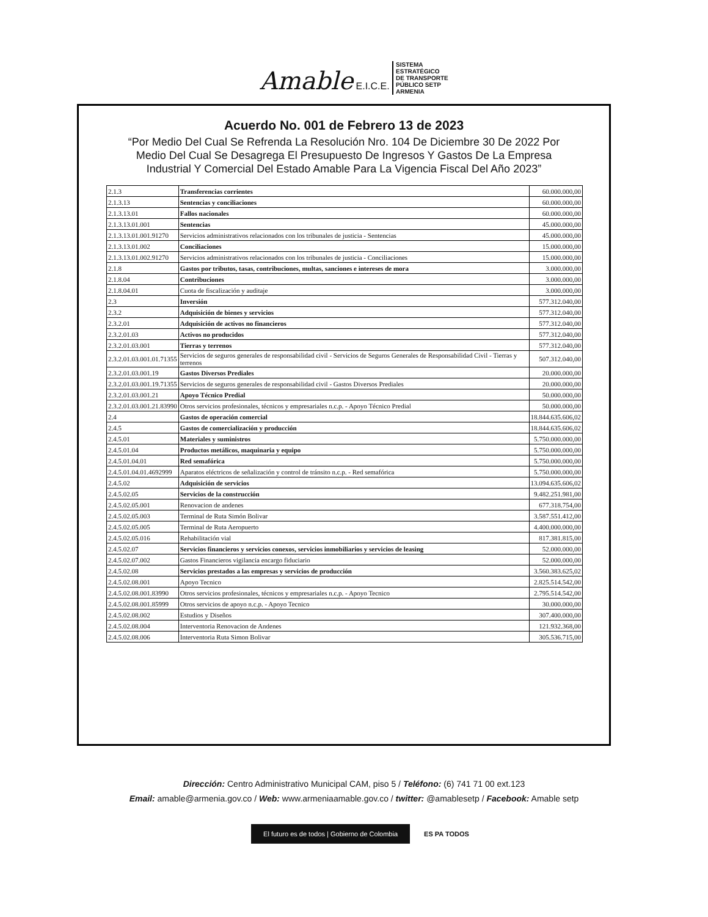Amable E.I.C.E. SISTEMA
ESTRATÉGICO
DE TRANSPORTE
PÚBLICO SETP
ARMENIA
Acuerdo No. 001 de Febrero 13 de 2023
“Por Medio Del Cual Se Refrenda La Resolución Nro. 104 De Diciembre 30 De 2022 Por Medio Del Cual Se Desagrega El Presupuesto De Ingresos Y Gastos De La Empresa Industrial Y Comercial Del Estado Amable Para La Vigencia Fiscal Del Año 2023”
| 2.1.3 | Transferencias corrientes | 60.000.000,00 |
| 2.1.3.13 | Sentencias y conciliaciones | 60.000.000,00 |
| 2.1.3.13.01 | Fallos nacionales | 60.000.000,00 |
| 2.1.3.13.01.001 | Sentencias | 45.000.000,00 |
| 2.1.3.13.01.001.91270 | Servicios administrativos relacionados con los tribunales de justicia - Sentencias | 45.000.000,00 |
| 2.1.3.13.01.002 | Conciliaciones | 15.000.000,00 |
| 2.1.3.13.01.002.91270 | Servicios administrativos relacionados con los tribunales de justicia - Conciliaciones | 15.000.000,00 |
| 2.1.8 | Gastos por tributos, tasas, contribuciones, multas, sanciones e intereses de mora | 3.000.000,00 |
| 2.1.8.04 | Contribuciones | 3.000.000,00 |
| 2.1.8.04.01 | Cuota de fiscalización y auditaje | 3.000.000,00 |
| 2.3 | Inversión | 577.312.040,00 |
| 2.3.2 | Adquisición de bienes y servicios | 577.312.040,00 |
| 2.3.2.01 | Adquisición de activos no financieros | 577.312.040,00 |
| 2.3.2.01.03 | Activos no producidos | 577.312.040,00 |
| 2.3.2.01.03.001 | Tierras y terrenos | 577.312.040,00 |
| 2.3.2.01.03.001.01.71355 | Servicios de seguros generales de responsabilidad civil - Servicios de Seguros Generales de Responsabilidad Civil - Tierras y terrenos | 507.312.040,00 |
| 2.3.2.01.03.001.19 | Gastos Diversos Prediales | 20.000.000,00 |
| 2.3.2.01.03.001.19.71355 | Servicios de seguros generales de responsabilidad civil - Gastos Diversos Prediales | 20.000.000,00 |
| 2.3.2.01.03.001.21 | Apoyo Técnico Predial | 50.000.000,00 |
| 2.3.2.01.03.001.21.83990 | Otros servicios profesionales, técnicos y empresariales n.c.p. - Apoyo Técnico Predial | 50.000.000,00 |
| 2.4 | Gastos de operación comercial | 18.844.635.606,02 |
| 2.4.5 | Gastos de comercialización y producción | 18.844.635.606,02 |
| 2.4.5.01 | Materiales y suministros | 5.750.000.000,00 |
| 2.4.5.01.04 | Productos metálicos, maquinaria y equipo | 5.750.000.000,00 |
| 2.4.5.01.04.01 | Red semafórica | 5.750.000.000,00 |
| 2.4.5.01.04.01.4692999 | Aparatos eléctricos de señalización y control de tránsito n.c.p. - Red semafórica | 5.750.000.000,00 |
| 2.4.5.02 | Adquisición de servicios | 13.094.635.606,02 |
| 2.4.5.02.05 | Servicios de la construcción | 9.482.251.981,00 |
| 2.4.5.02.05.001 | Renovacion de andenes | 677.318.754,00 |
| 2.4.5.02.05.003 | Terminal de Ruta Simón Bolivar | 3.587.551.412,00 |
| 2.4.5.02.05.005 | Terminal de Ruta Aeropuerto | 4.400.000.000,00 |
| 2.4.5.02.05.016 | Rehabilitación vial | 817.381.815,00 |
| 2.4.5.02.07 | Servicios financieros y servicios conexos, servicios inmobiliarios y servicios de leasing | 52.000.000,00 |
| 2.4.5.02.07.002 | Gastos Financieros vigilancia encargo fiduciario | 52.000.000,00 |
| 2.4.5.02.08 | Servicios prestados a las empresas y servicios de producción | 3.560.383.625,02 |
| 2.4.5.02.08.001 | Apoyo Tecnico | 2.825.514.542,00 |
| 2.4.5.02.08.001.83990 | Otros servicios profesionales, técnicos y empresariales n.c.p. - Apoyo Tecnico | 2.795.514.542,00 |
| 2.4.5.02.08.001.85999 | Otros servicios de apoyo n.c.p. - Apoyo Tecnico | 30.000.000,00 |
| 2.4.5.02.08.002 | Estudios y Diseños | 307.400.000,00 |
| 2.4.5.02.08.004 | Interventoria Renovacion de Andenes | 121.932.368,00 |
| 2.4.5.02.08.006 | Interventoria Ruta Simon Bolivar | 305.536.715,00 |
Dirección: Centro Administrativo Municipal CAM, piso 5 / Teléfono: (6) 741 71 00 ext.123
Email: amable@armenia.gov.co / Web: www.armeniaamable.gov.co / twitter: @amablesetp / Facebook: Amable setp
El futuro es de todos | Gobierno de Colombia ES PA TODOS